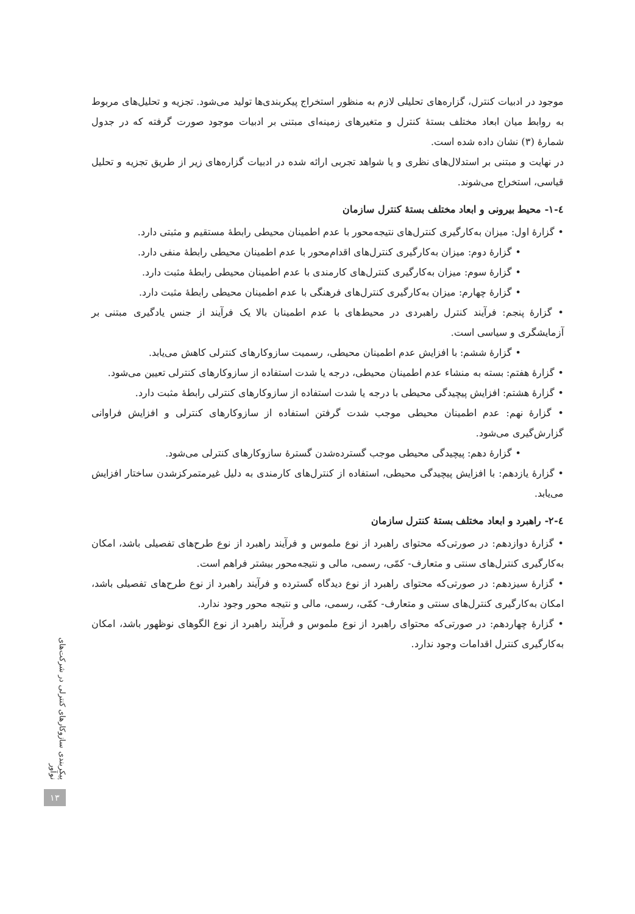موجود در ادبیات کنترل، گزاره‌های تحلیلی لازم به منظور استخراج پیکربندی‌ها تولید می‌شود. تجزیه و تحلیل‌های مربوط به روابط میان ابعاد مختلف بستهٔ کنترل و متغیرهای زمینه‌ای مبتنی بر ادبیات موجود صورت گرفته که در جدول شمارهٔ (۳) نشان داده شده است.
در نهایت و مبتنی بر استدلال‌های نظری و یا شواهد تجربی ارائه شده در ادبیات گزاره‌های زیر از طریق تجزیه و تحلیل قیاسی، استخراج می‌شوند.
٤-١- محیط بیرونی و ابعاد مختلف بستهٔ کنترل سازمان
• گزارهٔ اول: میزان به‌کارگیری کنترل‌های نتیجه‌محور با عدم اطمینان محیطی رابطهٔ مستقیم و مثبتی دارد.
• گزارهٔ دوم: میزان به‌کارگیری کنترل‌های اقدام‌محور با عدم اطمینان محیطی رابطهٔ منفی دارد.
• گزارهٔ سوم: میزان به‌کارگیری کنترل‌های کارمندی با عدم اطمینان محیطی رابطهٔ مثبت دارد.
• گزارهٔ چهارم: میزان به‌کارگیری کنترل‌های فرهنگی با عدم اطمینان محیطی رابطهٔ مثبت دارد.
• گزارهٔ پنجم: فرآیند کنترل راهبردی در محیط‌های با عدم اطمینان بالا یک فرآیند از جنس یادگیری مبتنی بر آزمایشگری و سیاسی است.
• گزارهٔ ششم: با افزایش عدم اطمینان محیطی، رسمیت سازوکارهای کنترلی کاهش می‌یابد.
• گزارهٔ هفتم: بسته به منشاء عدم اطمینان محیطی، درجه یا شدت استفاده از سازوکارهای کنترلی تعیین می‌شود.
• گزارهٔ هشتم: افزایش پیچیدگی محیطی با درجه یا شدت استفاده از سازوکارهای کنترلی رابطهٔ مثبت دارد.
• گزارهٔ نهم: عدم اطمینان محیطی موجب شدت گرفتن استفاده از سازوکارهای کنترلی و افزایش فراوانی گزارش‌گیری می‌شود.
• گزارهٔ دهم: پیچیدگی محیطی موجب گسترده‌شدن گسترهٔ سازوکارهای کنترلی می‌شود.
• گزارهٔ یازدهم: با افزایش پیچیدگی محیطی، استفاده از کنترل‌های کارمندی به دلیل غیرمتمرکزشدن ساختار افزایش می‌یابد.
٤-٢- راهبرد و ابعاد مختلف بستهٔ کنترل سازمان
• گزارهٔ دوازدهم: در صورتی‌که محتوای راهبرد از نوع ملموس و فرآیند راهبرد از نوع طرح‌های تفصیلی باشد، امکان به‌کارگیری کنترل‌های سنتی و متعارف- کمّی، رسمی، مالی و نتیجه‌محور بیشتر فراهم است.
• گزارهٔ سیزدهم: در صورتی‌که محتوای راهبرد از نوع دیدگاه گسترده و فرآیند راهبرد از نوع طرح‌های تفصیلی باشد، امکان به‌کارگیری کنترل‌های سنتی و متعارف- کمّی، رسمی، مالی و نتیجه محور وجود ندارد.
• گزارهٔ چهاردهم: در صورتی‌که محتوای راهبرد از نوع ملموس و فرآیند راهبرد از نوع الگوهای نوظهور باشد، امکان به‌کارگیری کنترل اقدامات وجود ندارد.
پیکربندی سازوکارهای کنترلی در شرکت‌های نوآور
۱۳